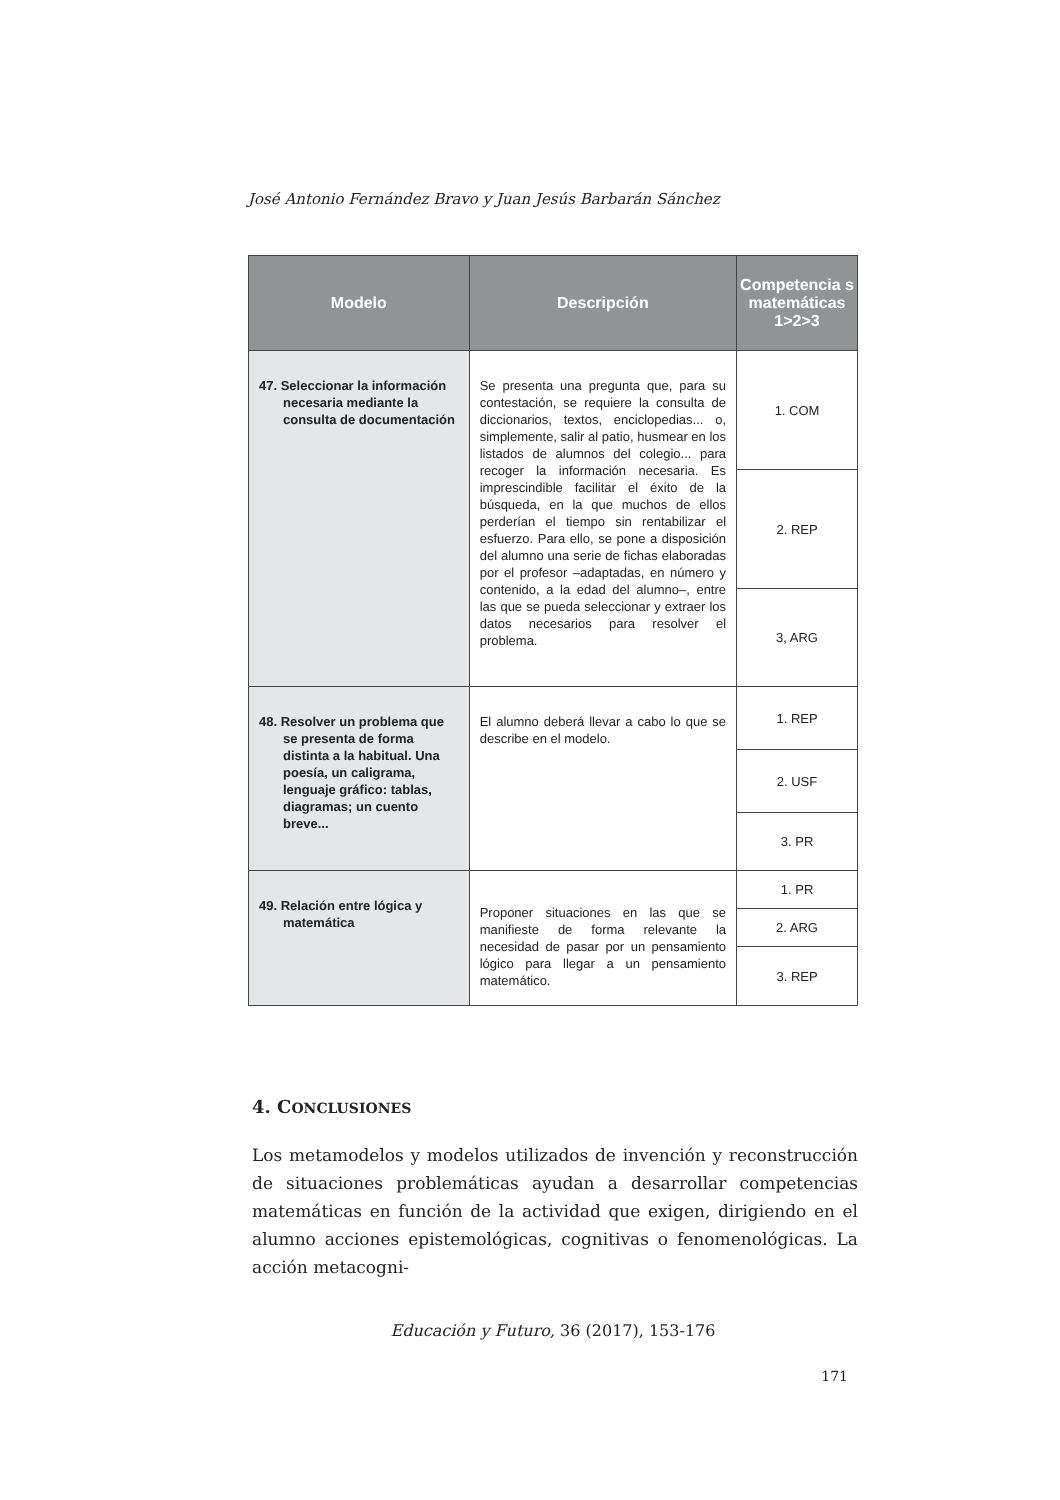José Antonio Fernández Bravo y Juan Jesús Barbarán Sánchez
| Modelo | Descripción | Competencia s matemáticas 1>2>3 |
| --- | --- | --- |
| 47. Seleccionar la información necesaria mediante la consulta de documentación | Se presenta una pregunta que, para su contestación, se requiere la consulta de diccionarios, textos, enciclopedias... o, simplemente, salir al patio, husmear en los listados de alumnos del colegio... para recoger la información necesaria. Es imprescindible facilitar el éxito de la búsqueda, en la que muchos de ellos perderían el tiempo sin rentabilizar el esfuerzo. Para ello, se pone a disposición del alumno una serie de fichas elaboradas por el profesor –adaptadas, en número y contenido, a la edad del alumno–, entre las que se pueda seleccionar y extraer los datos necesarios para resolver el problema. | 1. COM |
| | | 2. REP |
| | | 3, ARG |
| 48. Resolver un problema que se presenta de forma distinta a la habitual. Una poesía, un caligrama, lenguaje gráfico: tablas, diagramas; un cuento breve... | El alumno deberá llevar a cabo lo que se describe en el modelo. | 1. REP |
| | | 2. USF |
| | | 3. PR |
| 49. Relación entre lógica y matemática | Proponer situaciones en las que se manifieste de forma relevante la necesidad de pasar por un pensamiento lógico para llegar a un pensamiento matemático. | 1. PR |
| | | 2. ARG |
| | | 3. REP |
4. CONCLUSIONES
Los metamodelos y modelos utilizados de invención y reconstrucción de situaciones problemáticas ayudan a desarrollar competencias matemáticas en función de la actividad que exigen, dirigiendo en el alumno acciones epistemológicas, cognitivas o fenomenológicas. La acción metacogni-
Educación y Futuro, 36 (2017), 153-176
171